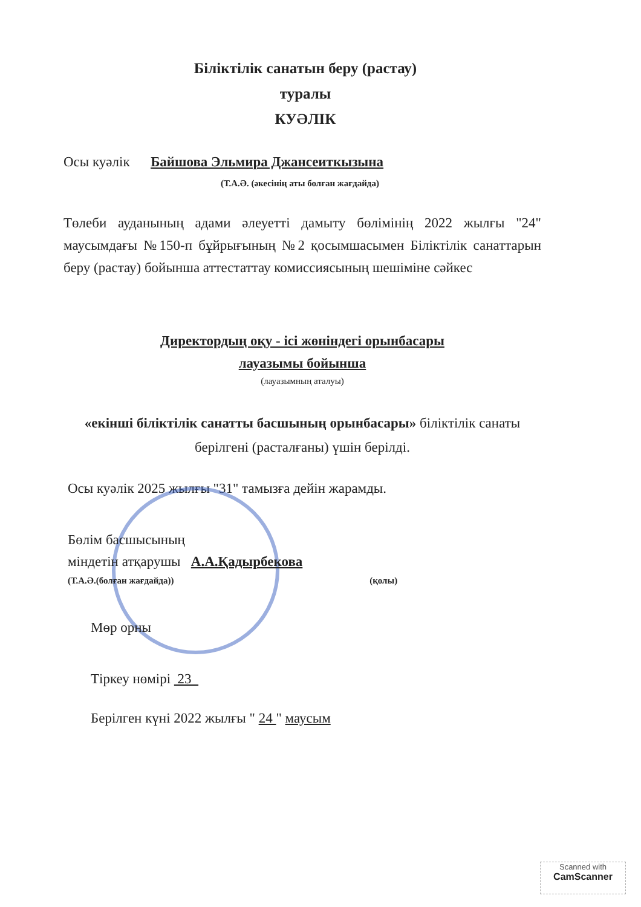Біліктілік санатын беру (растау)
туралы
КУӘЛІК
Осы куәлік Байшова Эльмира Джансеиткызына
(Т.А.Ә. (әкесінің аты болған жағдайда)
Төлеби ауданының адами әлеуетті дамыту бөлімінің 2022 жылғы "24" маусымдағы №150-п бұйрығының №2 қосымшасымен Біліктілік санаттарын беру (растау) бойынша аттестаттау комиссиясының шешіміне сәйкес
Директордың оқу - ісі жөніндегі орынбасары
лауазымы бойынша
(лауазымның аталуы)
«екінші біліктілік санатты басшының орынбасары» біліктілік санаты берілгені (расталғаны) үшін берілді.
Осы куәлік 2025 жылғы "31" тамызға дейін жарамды.
Бөлім басшысының
міндетін атқарушы А.А.Қадырбекова
(Т.А.Ә.(болған жағдайда)) (қолы)
Мөр орны
Тіркеу нөмірі 23
Берілген күні 2022 жылғы " 24 " маусым
Scanned with
CamScanner